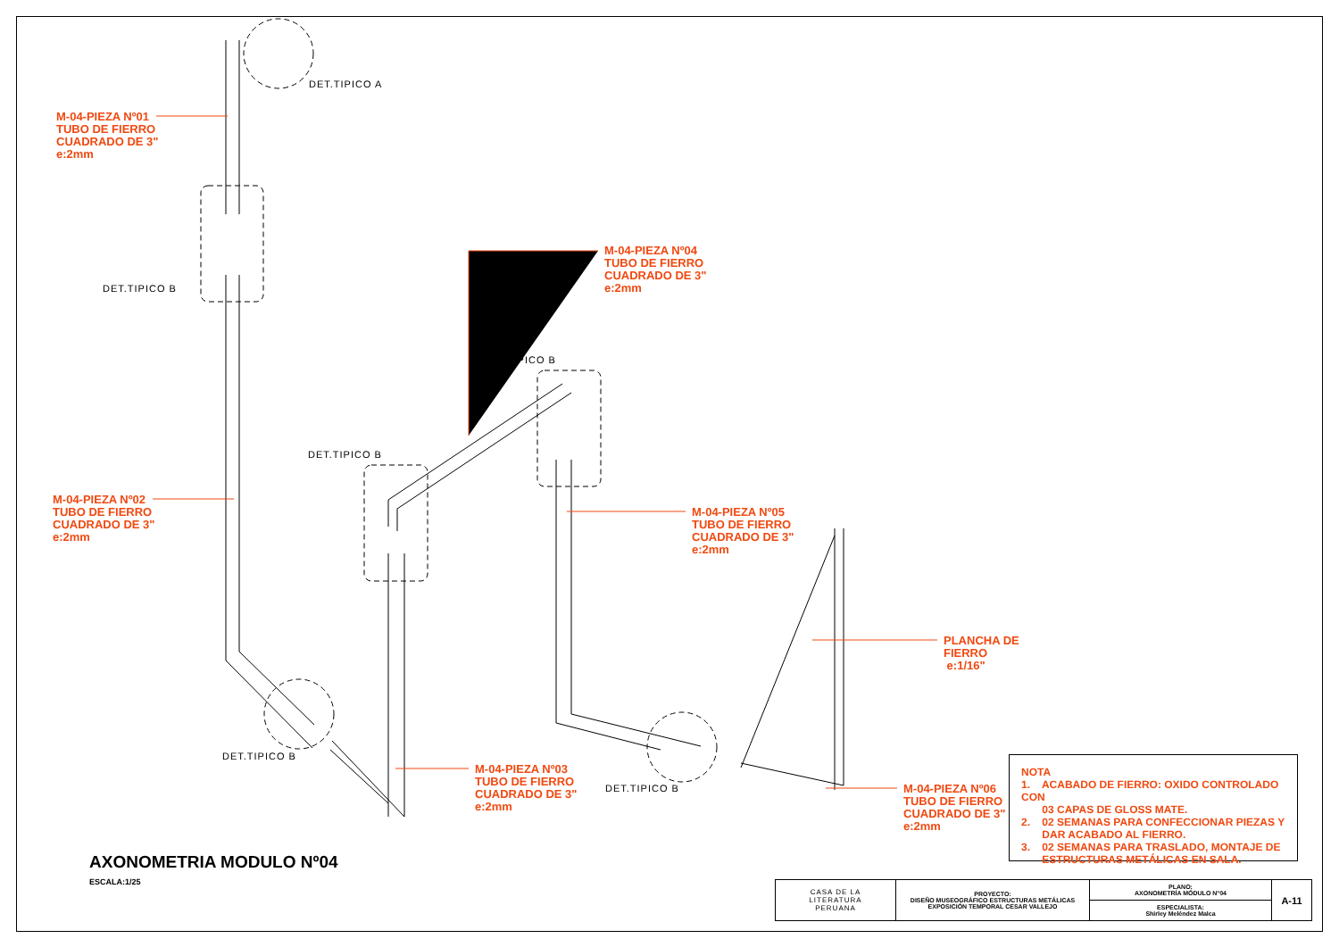DET.TIPICO A
DET.TIPICO B
DET.TIPICO B
DET.TIPICO B
DET.TIPICO B
DET.TIPICO B
M-04-PIEZA Nº01
TUBO DE FIERRO
CUADRADO DE 3"
e:2mm
M-04-PIEZA Nº02
TUBO DE FIERRO
CUADRADO DE 3"
e:2mm
M-04-PIEZA Nº04
TUBO DE FIERRO
CUADRADO DE 3"
e:2mm
M-04-PIEZA Nº05
TUBO DE FIERRO
CUADRADO DE 3"
e:2mm
PLANCHA DE
FIERRO
e:1/16"
M-04-PIEZA Nº03
TUBO DE FIERRO
CUADRADO DE 3"
e:2mm
M-04-PIEZA Nº06
TUBO DE FIERRO
CUADRADO DE 3"
e:2mm
NOTA
1. ACABADO DE FIERRO: OXIDO CONTROLADO CON
03 CAPAS DE GLOSS MATE.
2. 02 SEMANAS PARA CONFECCIONAR PIEZAS Y
DAR ACABADO AL FIERRO.
3. 02 SEMANAS PARA TRASLADO, MONTAJE DE
ESTRUCTURAS METÁLICAS EN SALA.
AXONOMETRIA MODULO Nº04
ESCALA:1/25
| CASA DE LA LITERATURA PERUANA | PROYECTO: DISEÑO MUSEOGRÁFICO ESTRUCTURAS METÁLICAS EXPOSICIÓN TEMPORAL CESAR VALLEJO | PLANO: AXONOMETRÍA MÓDULO N°04 | A-11 |
| | | ESPECIALISTA: Shirley Meléndez Malca | |